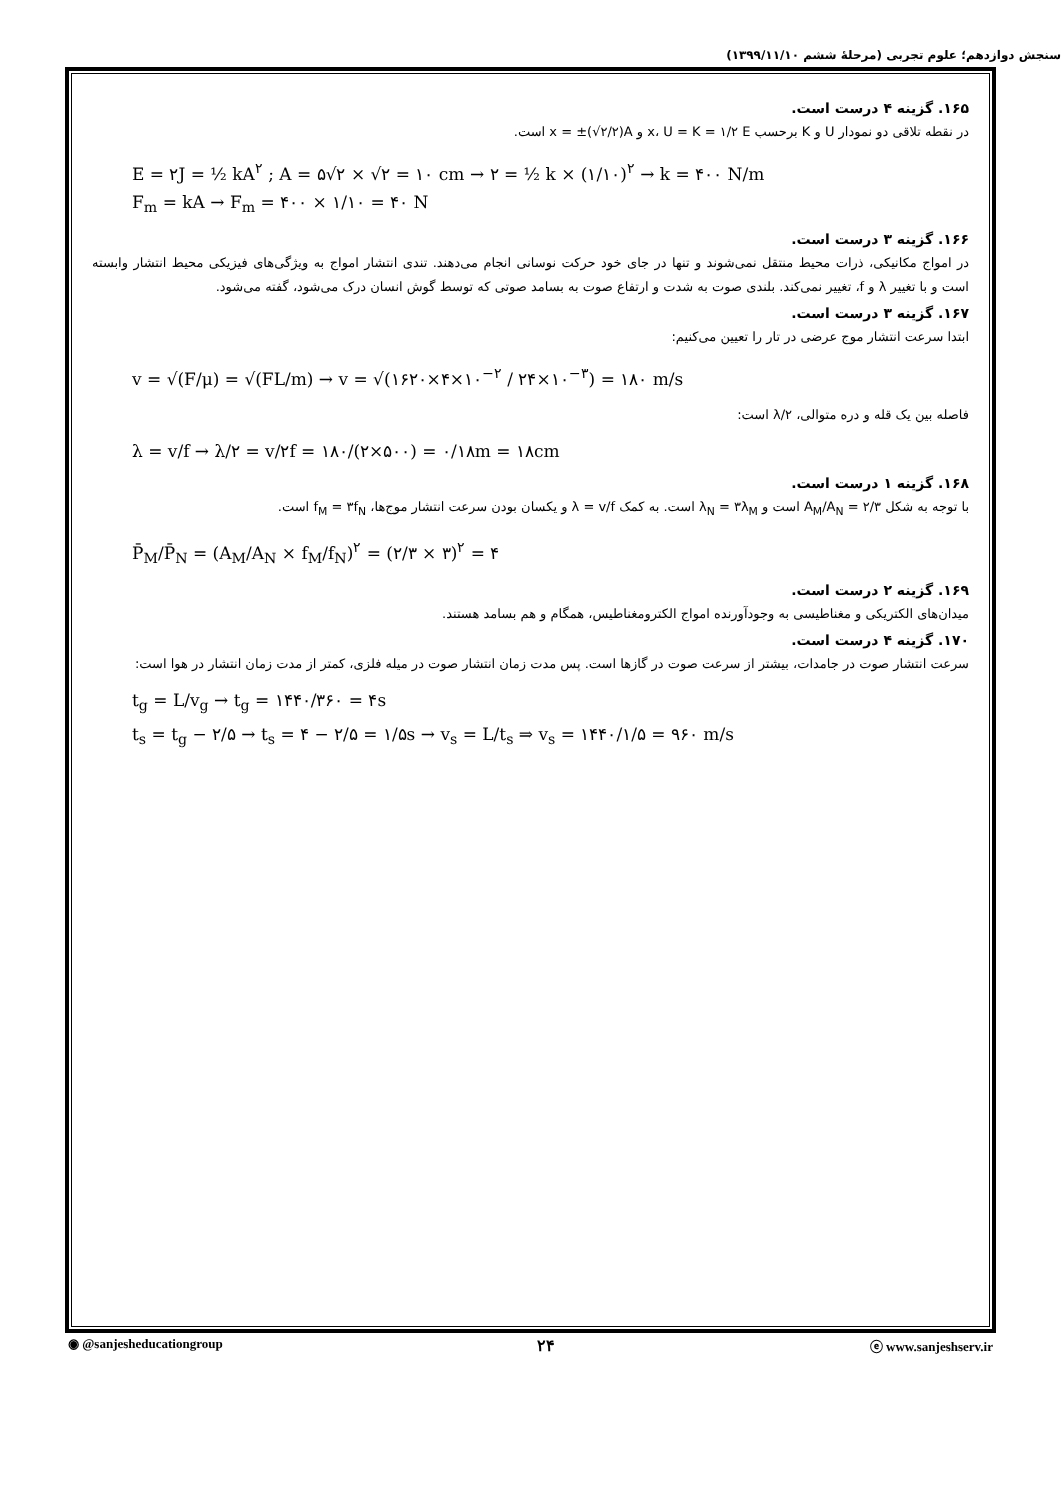سنجش دوازدهم؛ علوم تجربی (مرحلهٔ ششم ۱۳۹۹/۱۱/۱۰)
۱۶۵. گزینه ۴ درست است.
در نقطه تلاقی دو نمودار U و K برحسب x، U = K = ۱/۲ E و x = ±(√۲/۲)A است.
E = ۲J = ½ kA<sup>۲</sup> ; A = ۵√۲ × √۲ = ۱۰ cm → ۲ = ½ k × (۱/۱۰)<sup>۲</sup> → k = ۴۰۰ N/m
F<sub>m</sub> = kA → F<sub>m</sub> = ۴۰۰ × ۱/۱۰ = ۴۰ N
۱۶۶. گزینه ۳ درست است.
در امواج مکانیکی، ذرات محیط منتقل نمی‌شوند و تنها در جای خود حرکت نوسانی انجام می‌دهند. تندی انتشار امواج به ویژگی‌های فیزیکی محیط انتشار وابسته است و با تغییر λ و f، تغییر نمی‌کند. بلندی صوت به شدت و ارتفاع صوت به بسامد صوتی که توسط گوش انسان درک می‌شود، گفته می‌شود.
۱۶۷. گزینه ۳ درست است.
ابتدا سرعت انتشار موج عرضی در تار را تعیین می‌کنیم:
v = √(F/μ) = √(FL/m) → v = √(۱۶۲۰×۴×۱۰<sup>−۲</sup> / ۲۴×۱۰<sup>−۳</sup>) = ۱۸۰ m/s
فاصله بین یک قله و دره متوالی، λ/۲ است:
λ = v/f → λ/۲ = v/۲f = ۱۸۰/(۲×۵۰۰) = ۰/۱۸m = ۱۸cm
۱۶۸. گزینه ۱ درست است.
با توجه به شکل A<sub>M</sub>/A<sub>N</sub> = ۲/۳ است و λ<sub>N</sub> = ۳λ<sub>M</sub> است. به کمک λ = v/f و یکسان بودن سرعت انتشار موج‌ها، f<sub>M</sub> = ۳f<sub>N</sub> است.
P̄<sub>M</sub>/P̄<sub>N</sub> = (A<sub>M</sub>/A<sub>N</sub> × f<sub>M</sub>/f<sub>N</sub>)<sup>۲</sup> = (۲/۳ × ۳)<sup>۲</sup> = ۴
۱۶۹. گزینه ۲ درست است.
میدان‌های الکتریکی و مغناطیسی به وجودآورنده امواج الکترومغناطیس، همگام و هم بسامد هستند.
۱۷۰. گزینه ۴ درست است.
سرعت انتشار صوت در جامدات، بیشتر از سرعت صوت در گازها است. پس مدت زمان انتشار صوت در میله فلزی، کمتر از مدت زمان انتشار در هوا است:
t<sub>g</sub> = L/v<sub>g</sub> → t<sub>g</sub> = ۱۴۴۰/۳۶۰ = ۴s
t<sub>s</sub> = t<sub>g</sub> − ۲/۵ → t<sub>s</sub> = ۴ − ۲/۵ = ۱/۵s → v<sub>s</sub> = L/t<sub>s</sub> ⇒ v<sub>s</sub> = ۱۴۴۰/۱/۵ = ۹۶۰ m/s
◉ @sanjesheducationgroup ۲۴ ⓔ www.sanjeshserv.ir